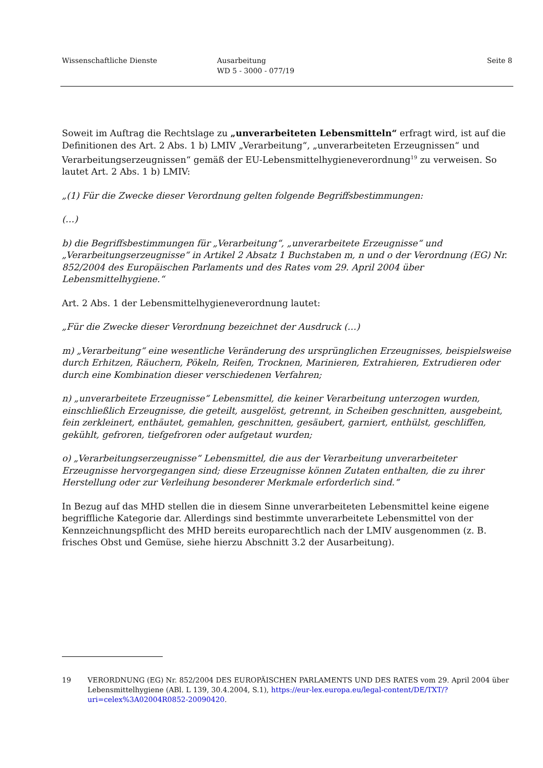Wissenschaftliche Dienste Ausarbeitung
WD 5 - 3000 - 077/19
Seite 8
Soweit im Auftrag die Rechtslage zu „unverarbeiteten Lebensmitteln“ erfragt wird, ist auf die Definitionen des Art. 2 Abs. 1 b) LMIV „Verarbeitung“, „unverarbeiteten Erzeugnissen“ und Verarbeitungserzeugnissen“ gemäß der EU-Lebensmittelhygieneverordnung<sup>19</sup> zu verweisen. So lautet Art. 2 Abs. 1 b) LMIV:
„(1) Für die Zwecke dieser Verordnung gelten folgende Begriffsbestimmungen:
(…)
b) die Begriffsbestimmungen für „Verarbeitung“, „unverarbeitete Erzeugnisse“ und „Verarbeitungserzeugnisse“ in Artikel 2 Absatz 1 Buchstaben m, n und o der Verordnung (EG) Nr. 852/2004 des Europäischen Parlaments und des Rates vom 29. April 2004 über Lebensmittelhygiene.“
Art. 2 Abs. 1 der Lebensmittelhygieneverordnung lautet:
„Für die Zwecke dieser Verordnung bezeichnet der Ausdruck (…)
m) „Verarbeitung“ eine wesentliche Veränderung des ursprünglichen Erzeugnisses, beispielsweise durch Erhitzen, Räuchern, Pökeln, Reifen, Trocknen, Marinieren, Extrahieren, Extrudieren oder durch eine Kombination dieser verschiedenen Verfahren;
n) „unverarbeitete Erzeugnisse“ Lebensmittel, die keiner Verarbeitung unterzogen wurden, einschließlich Erzeugnisse, die geteilt, ausgelöst, getrennt, in Scheiben geschnitten, ausgebeint, fein zerkleinert, enthäutet, gemahlen, geschnitten, gesäubert, garniert, enthülst, geschliffen, gekühlt, gefroren, tiefgefroren oder aufgetaut wurden;
o) „Verarbeitungserzeugnisse“ Lebensmittel, die aus der Verarbeitung unverarbeiteter Erzeugnisse hervorgegangen sind; diese Erzeugnisse können Zutaten enthalten, die zu ihrer Herstellung oder zur Verleihung besonderer Merkmale erforderlich sind.“
In Bezug auf das MHD stellen die in diesem Sinne unverarbeiteten Lebensmittel keine eigene begriffliche Kategorie dar. Allerdings sind bestimmte unverarbeitete Lebensmittel von der Kennzeichnungspflicht des MHD bereits europarechtlich nach der LMIV ausgenommen (z. B. frisches Obst und Gemüse, siehe hierzu Abschnitt 3.2 der Ausarbeitung).
19 VERORDNUNG (EG) Nr. 852/2004 DES EUROPÄISCHEN PARLAMENTS UND DES RATES vom 29. April 2004 über Lebensmittelhygiene (ABl. L 139, 30.4.2004, S.1), https://eur-lex.europa.eu/legal-content/DE/TXT/?uri=celex%3A02004R0852-20090420.